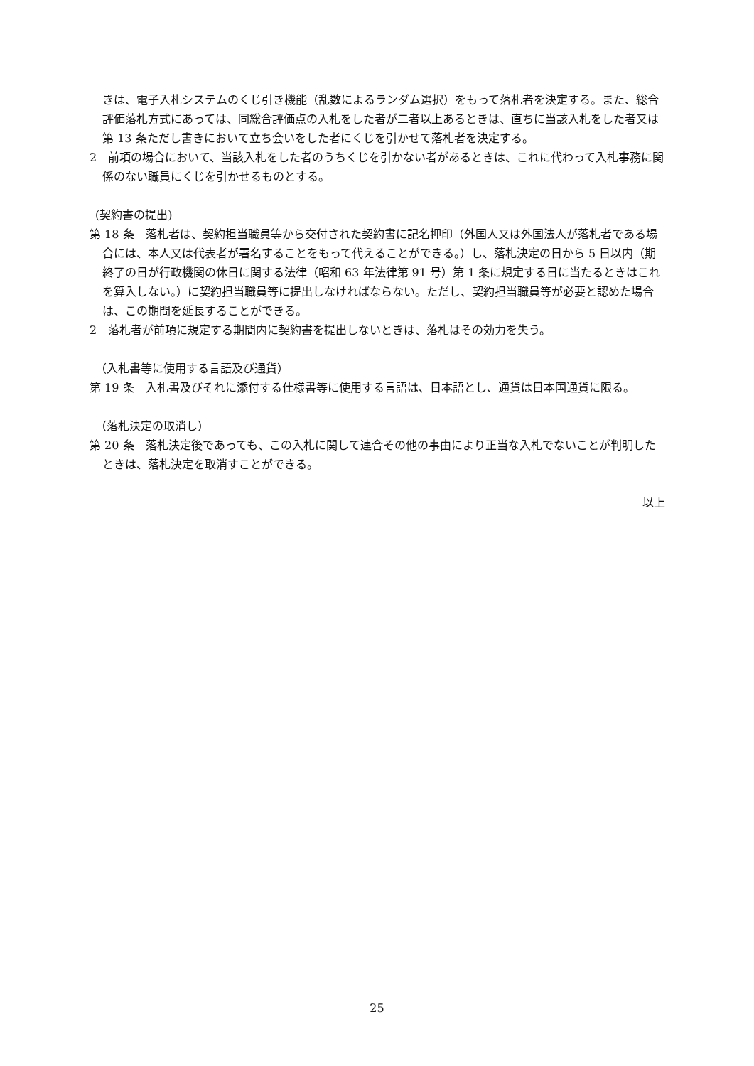きは、電子入札システムのくじ引き機能（乱数によるランダム選択）をもって落札者を決定する。また、総合評価落札方式にあっては、同総合評価点の入札をした者が二者以上あるときは、直ちに当該入札をした者又は第 13 条ただし書きにおいて立ち会いをした者にくじを引かせて落札者を決定する。
2　前項の場合において、当該入札をした者のうちくじを引かない者があるときは、これに代わって入札事務に関係のない職員にくじを引かせるものとする。
(契約書の提出)
第 18 条　落札者は、契約担当職員等から交付された契約書に記名押印（外国人又は外国法人が落札者である場合には、本人又は代表者が署名することをもって代えることができる。）し、落札決定の日から 5 日以内（期終了の日が行政機関の休日に関する法律（昭和 63 年法律第 91 号）第 1 条に規定する日に当たるときはこれを算入しない。）に契約担当職員等に提出しなければならない。ただし、契約担当職員等が必要と認めた場合は、この期間を延長することができる。
2　落札者が前項に規定する期間内に契約書を提出しないときは、落札はその効力を失う。
（入札書等に使用する言語及び通貨）
第 19 条　入札書及びそれに添付する仕様書等に使用する言語は、日本語とし、通貨は日本国通貨に限る。
（落札決定の取消し）
第 20 条　落札決定後であっても、この入札に関して連合その他の事由により正当な入札でないことが判明したときは、落札決定を取消すことができる。
以上
25